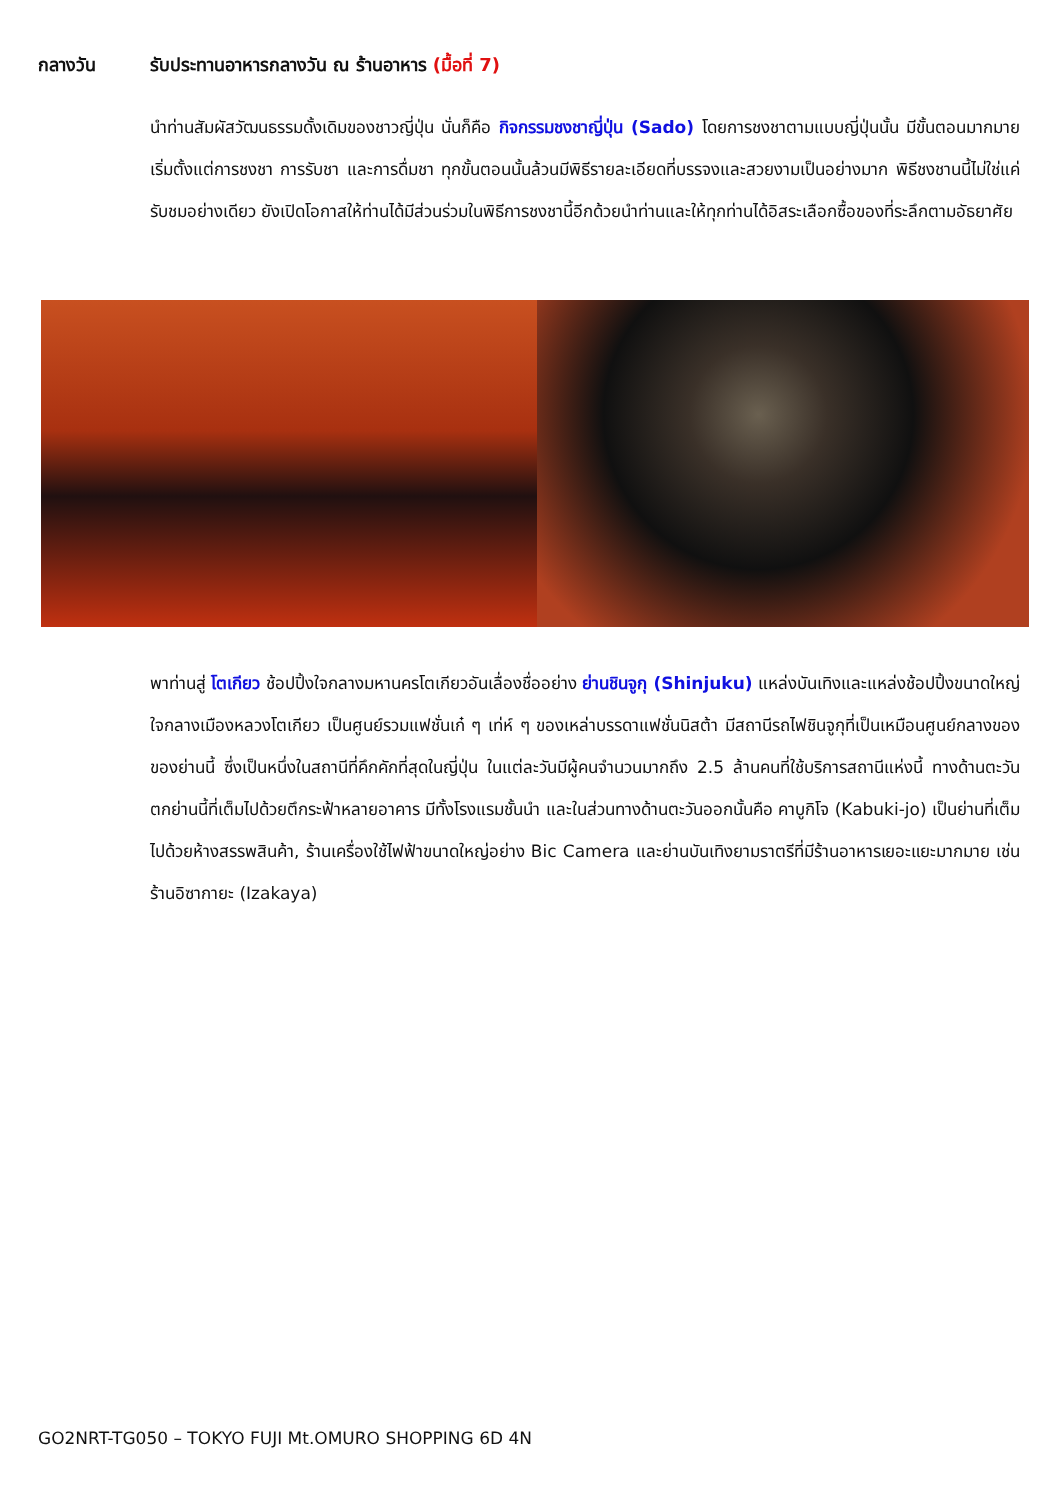กลางวัน รับประทานอาหารกลางวัน ณ ร้านอาหาร (มื้อที่ 7)
นำท่านสัมผัสวัฒนธรรมดั้งเดิมของชาวญี่ปุ่น นั่นก็คือ กิจกรรมชงชาญี่ปุ่น (Sado) โดยการชงชาตามแบบญี่ปุ่นนั้น มีขั้นตอนมากมาย เริ่มตั้งแต่การชงชา การรับชา และการดื่มชา ทุกขั้นตอนนั้นล้วนมีพิธีรายละเอียดที่บรรจงและสวยงามเป็นอย่างมาก พิธีชงชานนี้ไม่ใช่แค่รับชมอย่างเดียว ยังเปิดโอกาสให้ท่านได้มีส่วนร่วมในพิธีการชงชานี้อีกด้วยนำท่านและให้ทุกท่านได้อิสระเลือกซื้อของที่ระลึกตามอัธยาศัย
พาท่านสู่ โตเกียว ช้อปปิ้งใจกลางมหานครโตเกียวอันเลื่องชื่ออย่าง ย่านชินจูกุ (Shinjuku) แหล่งบันเทิงและแหล่งช้อปปิ้งขนาดใหญ่ใจกลางเมืองหลวงโตเกียว เป็นศูนย์รวมแฟชั่นเก๋ ๆ เท่ห์ ๆ ของเหล่าบรรดาแฟชั่นนิสต้า มีสถานีรถไฟชินจูกุที่เป็นเหมือนศูนย์กลางของของย่านนี้ ซึ่งเป็นหนึ่งในสถานีที่คึกคักที่สุดในญี่ปุ่น ในแต่ละวันมีผู้คนจำนวนมากถึง 2.5 ล้านคนที่ใช้บริการสถานีแห่งนี้ ทางด้านตะวันตกย่านนี้ที่เต็มไปด้วยตึกระฟ้าหลายอาคาร มีทั้งโรงแรมชั้นนำ และในส่วนทางด้านตะวันออกนั้นคือ คาบูกิโจ (Kabuki-jo) เป็นย่านที่เต็มไปด้วยห้างสรรพสินค้า, ร้านเครื่องใช้ไฟฟ้าขนาดใหญ่อย่าง Bic Camera และย่านบันเทิงยามราตรีที่มีร้านอาหารเยอะแยะมากมาย เช่นร้านอิซากายะ (Izakaya)
GO2NRT-TG050 – TOKYO FUJI Mt.OMURO SHOPPING 6D 4N